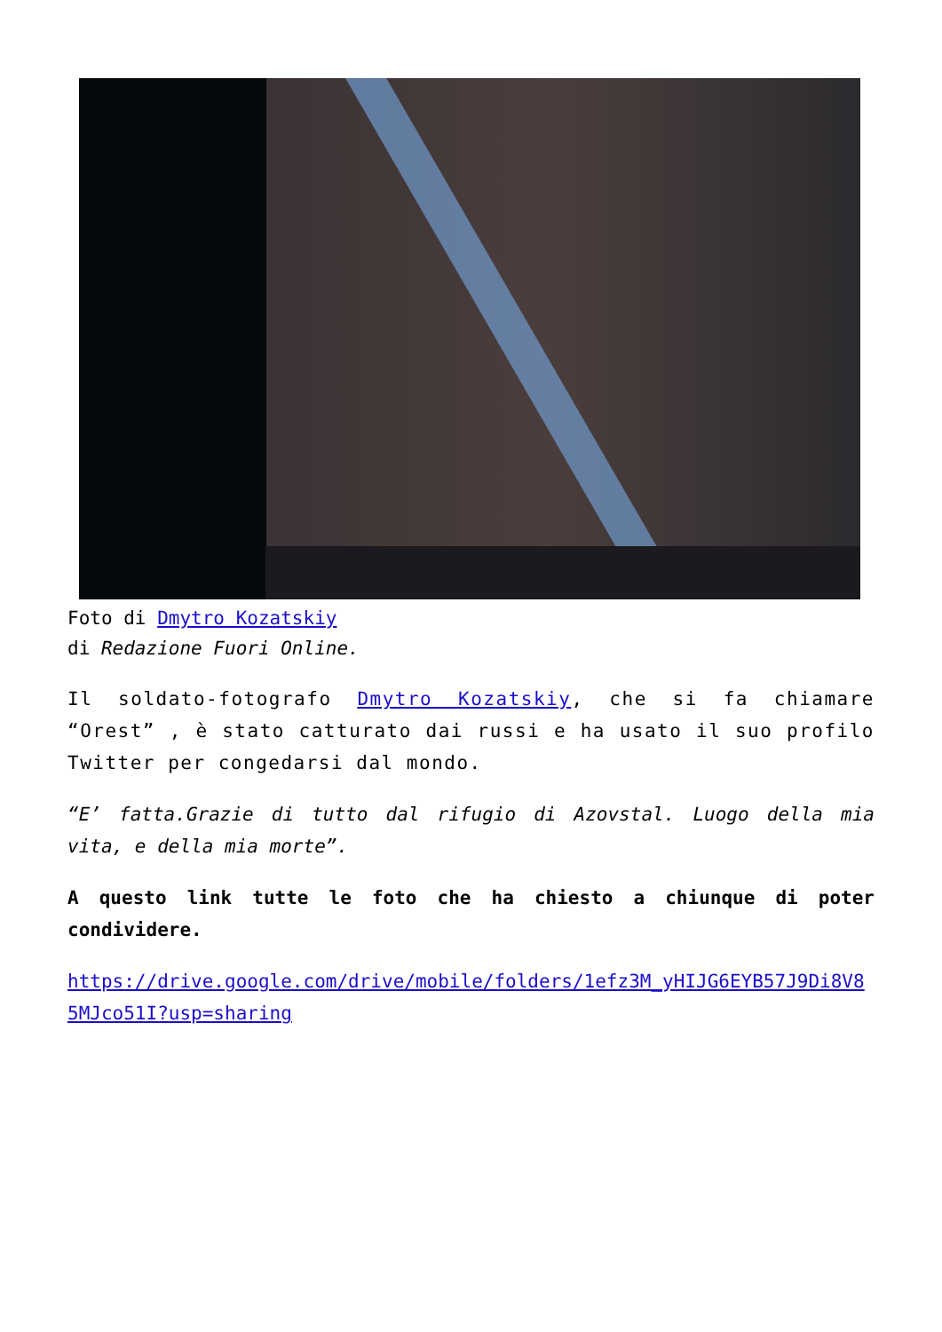Foto di Dmytro Kozatskiy
di Redazione Fuori Online.
Il soldato-fotografo Dmytro Kozatskiy, che si fa chiamare “Orest” , è stato catturato dai russi e ha usato il suo profilo Twitter per congedarsi dal mondo.
“E’ fatta.Grazie di tutto dal rifugio di Azovstal. Luogo della mia vita, e della mia morte”.
A questo link tutte le foto che ha chiesto a chiunque di poter condividere.
https://drive.google.com/drive/mobile/folders/1efz3M_yHIJG6EYB57J9Di8V85MJco51I?usp=sharing